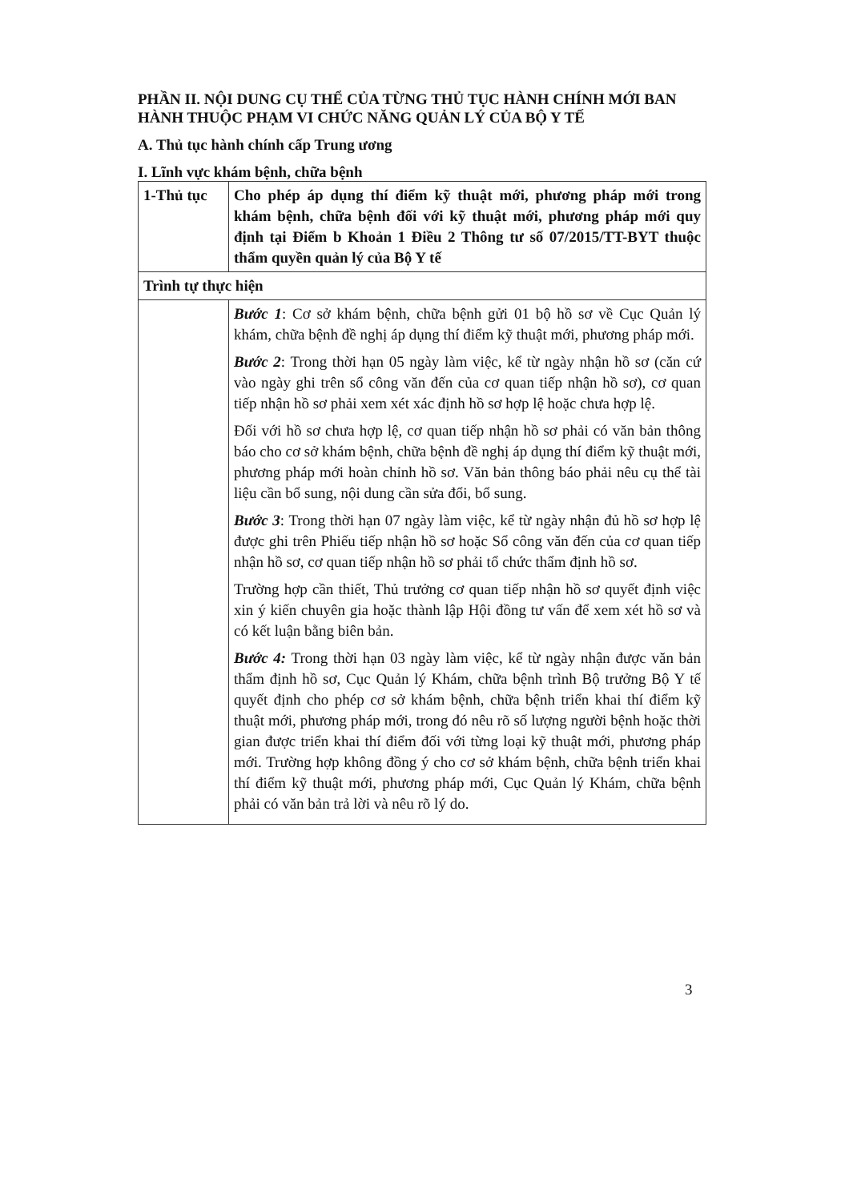PHẦN II. NỘI DUNG CỤ THỂ CỦA TỪNG THỦ TỤC HÀNH CHÍNH MỚI BAN HÀNH THUỘC PHẠM VI CHỨC NĂNG QUẢN LÝ CỦA BỘ Y TẾ
A. Thủ tục hành chính cấp Trung ương
I. Lĩnh vực khám bệnh, chữa bệnh
| 1-Thủ tục | Cho phép áp dụng thí điểm kỹ thuật mới, phương pháp mới trong khám bệnh, chữa bệnh đối với kỹ thuật mới, phương pháp mới quy định tại Điểm b Khoản 1 Điều 2 Thông tư số 07/2015/TT-BYT thuộc thẩm quyền quản lý của Bộ Y tế |
| Trình tự thực hiện | |
| | Bước 1 : Cơ sở khám bệnh, chữa bệnh gửi 01 bộ hồ sơ về Cục Quản lý khám, chữa bệnh đề nghị áp dụng thí điểm kỹ thuật mới, phương pháp mới. Bước 2 : Trong thời hạn 05 ngày làm việc, kể từ ngày nhận hồ sơ (căn cứ vào ngày ghi trên sổ công văn đến của cơ quan tiếp nhận hồ sơ), cơ quan tiếp nhận hồ sơ phải xem xét xác định hồ sơ hợp lệ hoặc chưa hợp lệ. Đối với hồ sơ chưa hợp lệ, cơ quan tiếp nhận hồ sơ phải có văn bản thông báo cho cơ sở khám bệnh, chữa bệnh đề nghị áp dụng thí điểm kỹ thuật mới, phương pháp mới hoàn chỉnh hồ sơ. Văn bản thông báo phải nêu cụ thể tài liệu cần bổ sung, nội dung cần sửa đổi, bổ sung. Bước 3 : Trong thời hạn 07 ngày làm việc, kể từ ngày nhận đủ hồ sơ hợp lệ được ghi trên Phiếu tiếp nhận hồ sơ hoặc Sổ công văn đến của cơ quan tiếp nhận hồ sơ, cơ quan tiếp nhận hồ sơ phải tổ chức thẩm định hồ sơ. Trường hợp cần thiết, Thủ trưởng cơ quan tiếp nhận hồ sơ quyết định việc xin ý kiến chuyên gia hoặc thành lập Hội đồng tư vấn để xem xét hồ sơ và có kết luận bằng biên bản. Bước 4: Trong thời hạn 03 ngày làm việc, kể từ ngày nhận được văn bản thẩm định hồ sơ, Cục Quản lý Khám, chữa bệnh trình Bộ trưởng Bộ Y tế quyết định cho phép cơ sở khám bệnh, chữa bệnh triển khai thí điểm kỹ thuật mới, phương pháp mới, trong đó nêu rõ số lượng người bệnh hoặc thời gian được triển khai thí điểm đối với từng loại kỹ thuật mới, phương pháp mới. Trường hợp không đồng ý cho cơ sở khám bệnh, chữa bệnh triển khai thí điểm kỹ thuật mới, phương pháp mới, Cục Quản lý Khám, chữa bệnh phải có văn bản trả lời và nêu rõ lý do. |
3